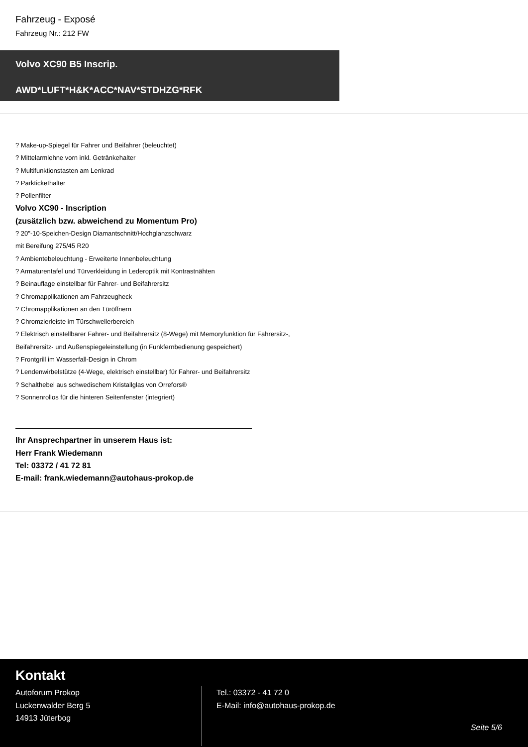Fahrzeug - Exposé
Fahrzeug Nr.: 212 FW
Volvo XC90 B5 Inscrip.
AWD*LUFT*H&K*ACC*NAV*STDHZG*RFK
? Make-up-Spiegel für Fahrer und Beifahrer (beleuchtet)
? Mittelarmlehne vorn inkl. Getränkehalter
? Multifunktionstasten am Lenkrad
? Parkticket­halter
? Pollenfilter
Volvo XC90 - Inscription
(zusätzlich bzw. abweichend zu Momentum Pro)
? 20"-10-Speichen-Design Diamantschnitt/Hochglanzschwarz
mit Bereifung 275/45 R20
? Ambientebeleuchtung - Erweiterte Innenbeleuchtung
? Armaturentafel und Türverkleidung in Lederoptik mit Kontrastnähten
? Beinauflage einstellbar für Fahrer- und Beifahrersitz
? Chromapplikationen am Fahrzeugheck
? Chromapplikationen an den Türöffnern
? Chromzierleiste im Türschwellerbereich
? Elektrisch einstellbarer Fahrer- und Beifahrersitz (8-Wege) mit Memoryfunktion für Fahrersitz-,
Beifahrersitz- und Außenspiegeleinstellung (in Funkfernbedienung gespeichert)
? Frontgrill im Wasserfall-Design in Chrom
? Lendenwirbelstütze (4-Wege, elektrisch einstellbar) für Fahrer- und Beifahrersitz
? Schalthebel aus schwedischem Kristallglas von Orrefors®
? Sonnenrollos für die hinteren Seitenfenster (integriert)
Ihr Ansprechpartner in unserem Haus ist:
Herr Frank Wiedemann
Tel: 03372 / 41 72 81
E-mail: frank.wiedemann@autohaus-prokop.de
Kontakt
Autoforum Prokop
Luckenwalder Berg 5
14913 Jüterbog
Tel.: 03372 - 41 72 0
E-Mail: info@autohaus-prokop.de
Seite 5/6